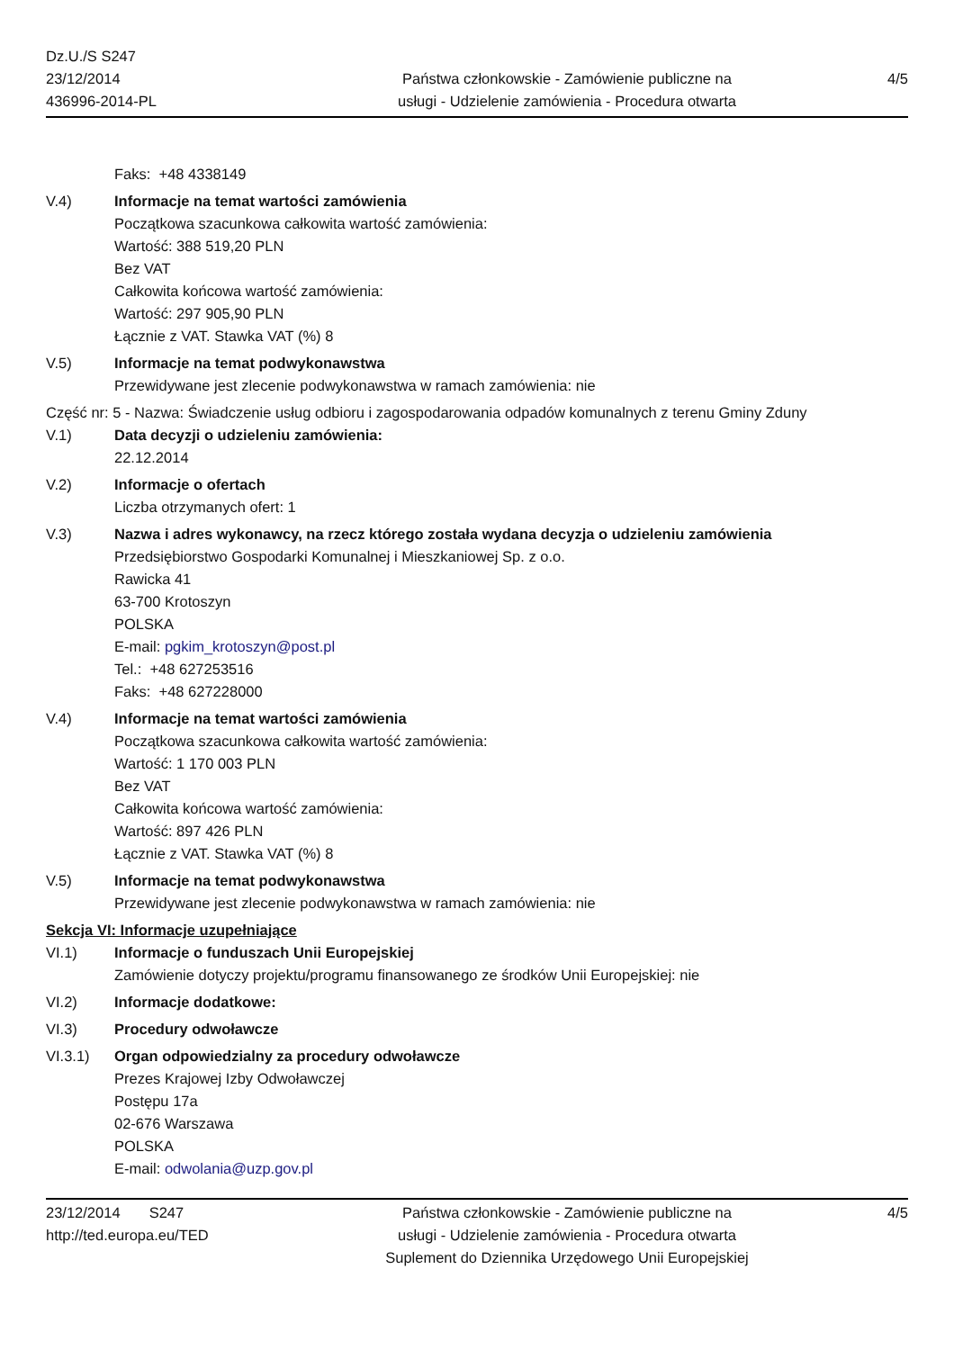Dz.U./S S247
23/12/2014
436996-2014-PL
Państwa członkowskie - Zamówienie publiczne na
usługi - Udzielenie zamówienia - Procedura otwarta
4/5
Faks: +48 4338149
V.4) Informacje na temat wartości zamówienia
Początkowa szacunkowa całkowita wartość zamówienia:
Wartość: 388 519,20 PLN
Bez VAT
Całkowita końcowa wartość zamówienia:
Wartość: 297 905,90 PLN
Łącznie z VAT. Stawka VAT (%) 8
V.5) Informacje na temat podwykonawstwa
Przewidywane jest zlecenie podwykonawstwa w ramach zamówienia: nie
Część nr: 5 - Nazwa: Świadczenie usług odbioru i zagospodarowania odpadów komunalnych z terenu Gminy Zduny
V.1) Data decyzji o udzieleniu zamówienia:
22.12.2014
V.2) Informacje o ofertach
Liczba otrzymanych ofert: 1
V.3) Nazwa i adres wykonawcy, na rzecz którego została wydana decyzja o udzieleniu zamówienia
Przedsiębiorstwo Gospodarki Komunalnej i Mieszkaniowej Sp. z o.o.
Rawicka 41
63-700 Krotoszyn
POLSKA
E-mail: pgkim_krotoszyn@post.pl
Tel.: +48 627253516
Faks: +48 627228000
V.4) Informacje na temat wartości zamówienia
Początkowa szacunkowa całkowita wartość zamówienia:
Wartość: 1 170 003 PLN
Bez VAT
Całkowita końcowa wartość zamówienia:
Wartość: 897 426 PLN
Łącznie z VAT. Stawka VAT (%) 8
V.5) Informacje na temat podwykonawstwa
Przewidywane jest zlecenie podwykonawstwa w ramach zamówienia: nie
Sekcja VI: Informacje uzupełniające
VI.1) Informacje o funduszach Unii Europejskiej
Zamówienie dotyczy projektu/programu finansowanego ze środków Unii Europejskiej: nie
VI.2) Informacje dodatkowe:
VI.3) Procedury odwoławcze
VI.3.1) Organ odpowiedzialny za procedury odwoławcze
Prezes Krajowej Izby Odwoławczej
Postępu 17a
02-676 Warszawa
POLSKA
E-mail: odwolania@uzp.gov.pl
23/12/2014 S247
http://ted.europa.eu/TED
Państwa członkowskie - Zamówienie publiczne na
usługi - Udzielenie zamówienia - Procedura otwarta
Suplement do Dziennika Urzędowego Unii Europejskiej
4/5